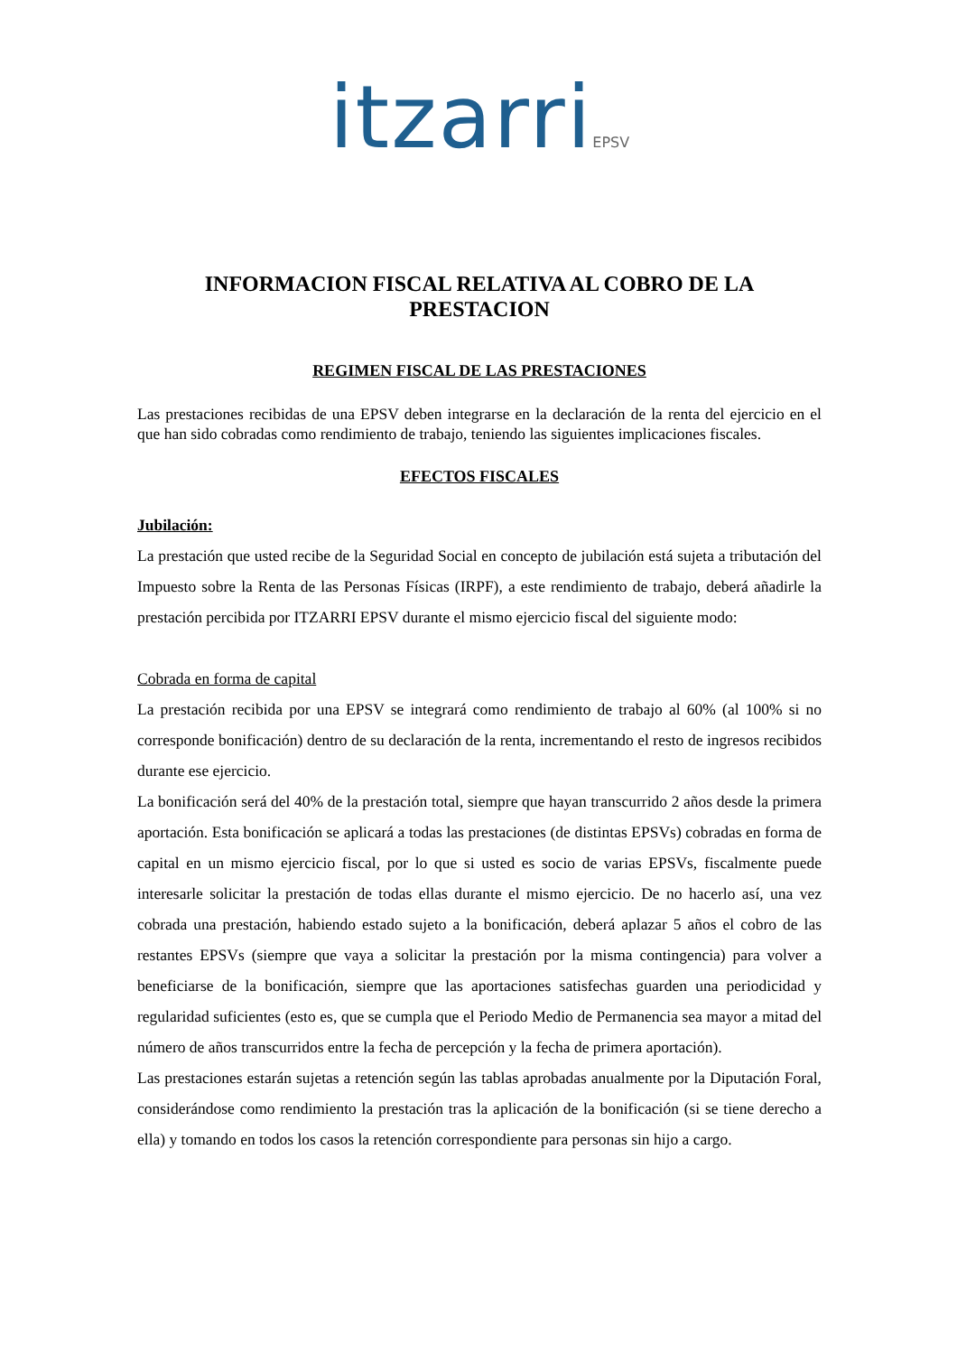itzarriEPSV
INFORMACION FISCAL RELATIVA AL COBRO DE LA PRESTACION
REGIMEN FISCAL DE LAS PRESTACIONES
Las prestaciones recibidas de una EPSV deben integrarse en la declaración de la renta del ejercicio en el que han sido cobradas como rendimiento de trabajo, teniendo las siguientes implicaciones fiscales.
EFECTOS FISCALES
Jubilación:
La prestación que usted recibe de la Seguridad Social en concepto de jubilación está sujeta a tributación del Impuesto sobre la Renta de las Personas Físicas (IRPF), a este rendimiento de trabajo, deberá añadirle la prestación percibida por ITZARRI EPSV durante el mismo ejercicio fiscal del siguiente modo:
Cobrada en forma de capital
La prestación recibida por una EPSV se integrará como rendimiento de trabajo al 60% (al 100% si no corresponde bonificación) dentro de su declaración de la renta, incrementando el resto de ingresos recibidos durante ese ejercicio.
La bonificación será del 40% de la prestación total, siempre que hayan transcurrido 2 años desde la primera aportación. Esta bonificación se aplicará a todas las prestaciones (de distintas EPSVs) cobradas en forma de capital en un mismo ejercicio fiscal, por lo que si usted es socio de varias EPSVs, fiscalmente puede interesarle solicitar la prestación de todas ellas durante el mismo ejercicio. De no hacerlo así, una vez cobrada una prestación, habiendo estado sujeto a la bonificación, deberá aplazar 5 años el cobro de las restantes EPSVs (siempre que vaya a solicitar la prestación por la misma contingencia) para volver a beneficiarse de la bonificación, siempre que las aportaciones satisfechas guarden una periodicidad y regularidad suficientes (esto es, que se cumpla que el Periodo Medio de Permanencia sea mayor a mitad del número de años transcurridos entre la fecha de percepción y la fecha de primera aportación).
Las prestaciones estarán sujetas a retención según las tablas aprobadas anualmente por la Diputación Foral, considerándose como rendimiento la prestación tras la aplicación de la bonificación (si se tiene derecho a ella) y tomando en todos los casos la retención correspondiente para personas sin hijo a cargo.